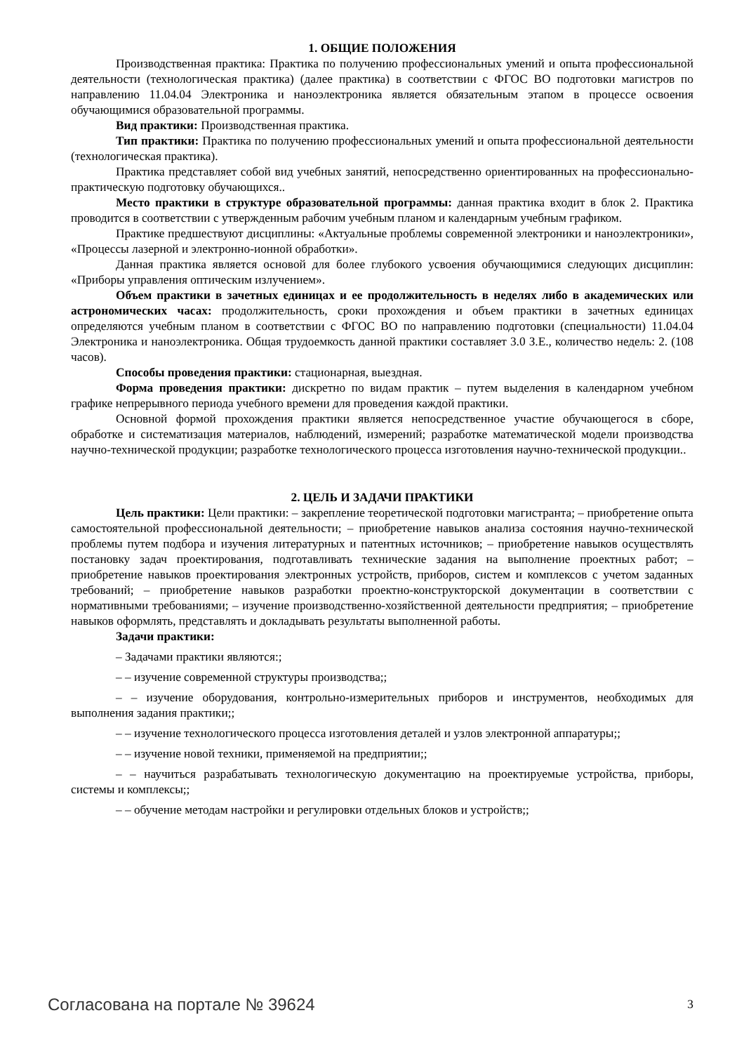1. ОБЩИЕ ПОЛОЖЕНИЯ
Производственная практика: Практика по получению профессиональных умений и опыта профессиональной деятельности (технологическая практика) (далее практика) в соответствии с ФГОС ВО подготовки магистров по направлению 11.04.04 Электроника и наноэлектроника является обязательным этапом в процессе освоения обучающимися образовательной программы.
Вид практики: Производственная практика.
Тип практики: Практика по получению профессиональных умений и опыта профессиональной деятельности (технологическая практика).
Практика представляет собой вид учебных занятий, непосредственно ориентированных на профессионально-практическую подготовку обучающихся..
Место практики в структуре образовательной программы: данная практика входит в блок 2. Практика проводится в соответствии с утвержденным рабочим учебным планом и календарным учебным графиком.
Практике предшествуют дисциплины: «Актуальные проблемы современной электроники и наноэлектроники», «Процессы лазерной и электронно-ионной обработки».
Данная практика является основой для более глубокого усвоения обучающимися следующих дисциплин: «Приборы управления оптическим излучением».
Объем практики в зачетных единицах и ее продолжительность в неделях либо в академических или астрономических часах: продолжительность, сроки прохождения и объем практики в зачетных единицах определяются учебным планом в соответствии с ФГОС ВО по направлению подготовки (специальности) 11.04.04 Электроника и наноэлектроника. Общая трудоемкость данной практики составляет 3.0 З.Е., количество недель: 2. (108 часов).
Способы проведения практики: стационарная, выездная.
Форма проведения практики: дискретно по видам практик – путем выделения в календарном учебном графике непрерывного периода учебного времени для проведения каждой практики.
Основной формой прохождения практики является непосредственное участие обучающегося в сборе, обработке и систематизация материалов, наблюдений, измерений; разработке математической модели производства научно-технической продукции; разработке технологического процесса изготовления научно-технической продукции..
2. ЦЕЛЬ И ЗАДАЧИ ПРАКТИКИ
Цель практики: Цели практики: – закрепление теоретической подготовки магистранта; – приобретение опыта самостоятельной профессиональной деятельности; – приобретение навыков анализа состояния научно-технической проблемы путем подбора и изучения литературных и патентных источников; – приобретение навыков осуществлять постановку задач проектирования, подготавливать технические задания на выполнение проектных работ; – приобретение навыков проектирования электронных устройств, приборов, систем и комплексов с учетом заданных требований; – приобретение навыков разработки проектно-конструкторской документации в соответствии с нормативными требованиями; – изучение производственно-хозяйственной деятельности предприятия; – приобретение навыков оформлять, представлять и докладывать результаты выполненной работы.
Задачи практики:
– Задачами практики являются:;
– – изучение современной структуры производства;;
– – изучение оборудования, контрольно-измерительных приборов и инструментов, необходимых для выполнения задания практики;;
– – изучение технологического процесса изготовления деталей и узлов электронной аппаратуры;;
– – изучение новой техники, применяемой на предприятии;;
– – научиться разрабатывать технологическую документацию на проектируемые устройства, приборы, системы и комплексы;;
– – обучение методам настройки и регулировки отдельных блоков и устройств;;
Согласована на портале № 39624 3